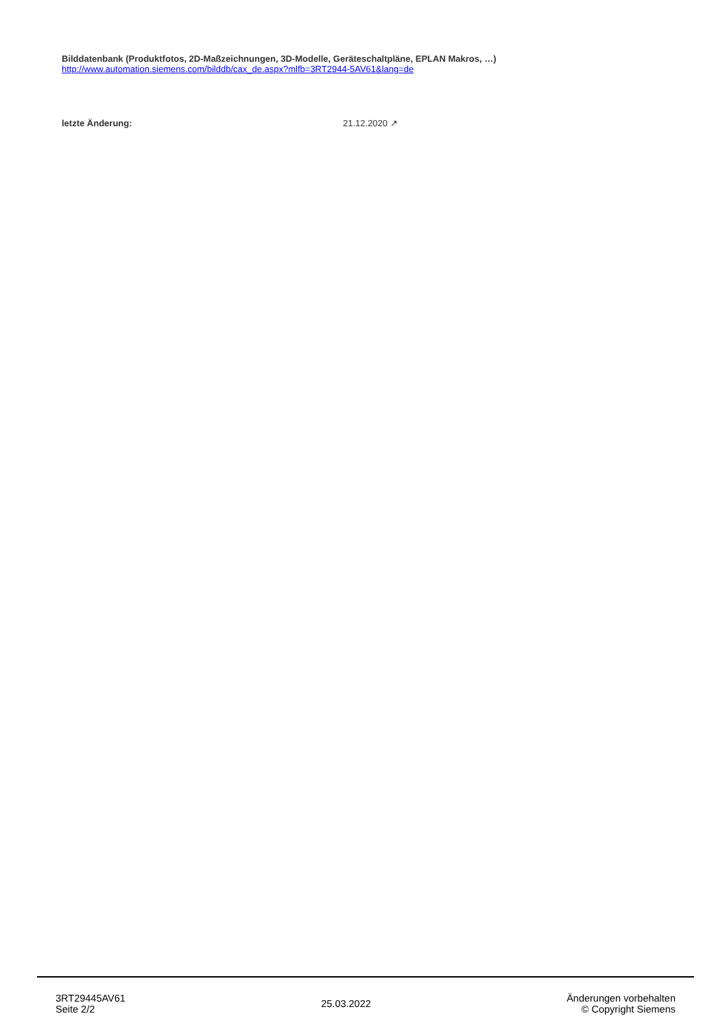Bilddatenbank (Produktfotos, 2D-Maßzeichnungen, 3D-Modelle, Geräteschaltpläne, EPLAN Makros, …)
http://www.automation.siemens.com/bilddb/cax_de.aspx?mlfb=3RT2944-5AV61&lang=de
letzte Änderung: 21.12.2020 ↗
3RT29445AV61
Seite 2/2
25.03.2022
Änderungen vorbehalten
© Copyright Siemens